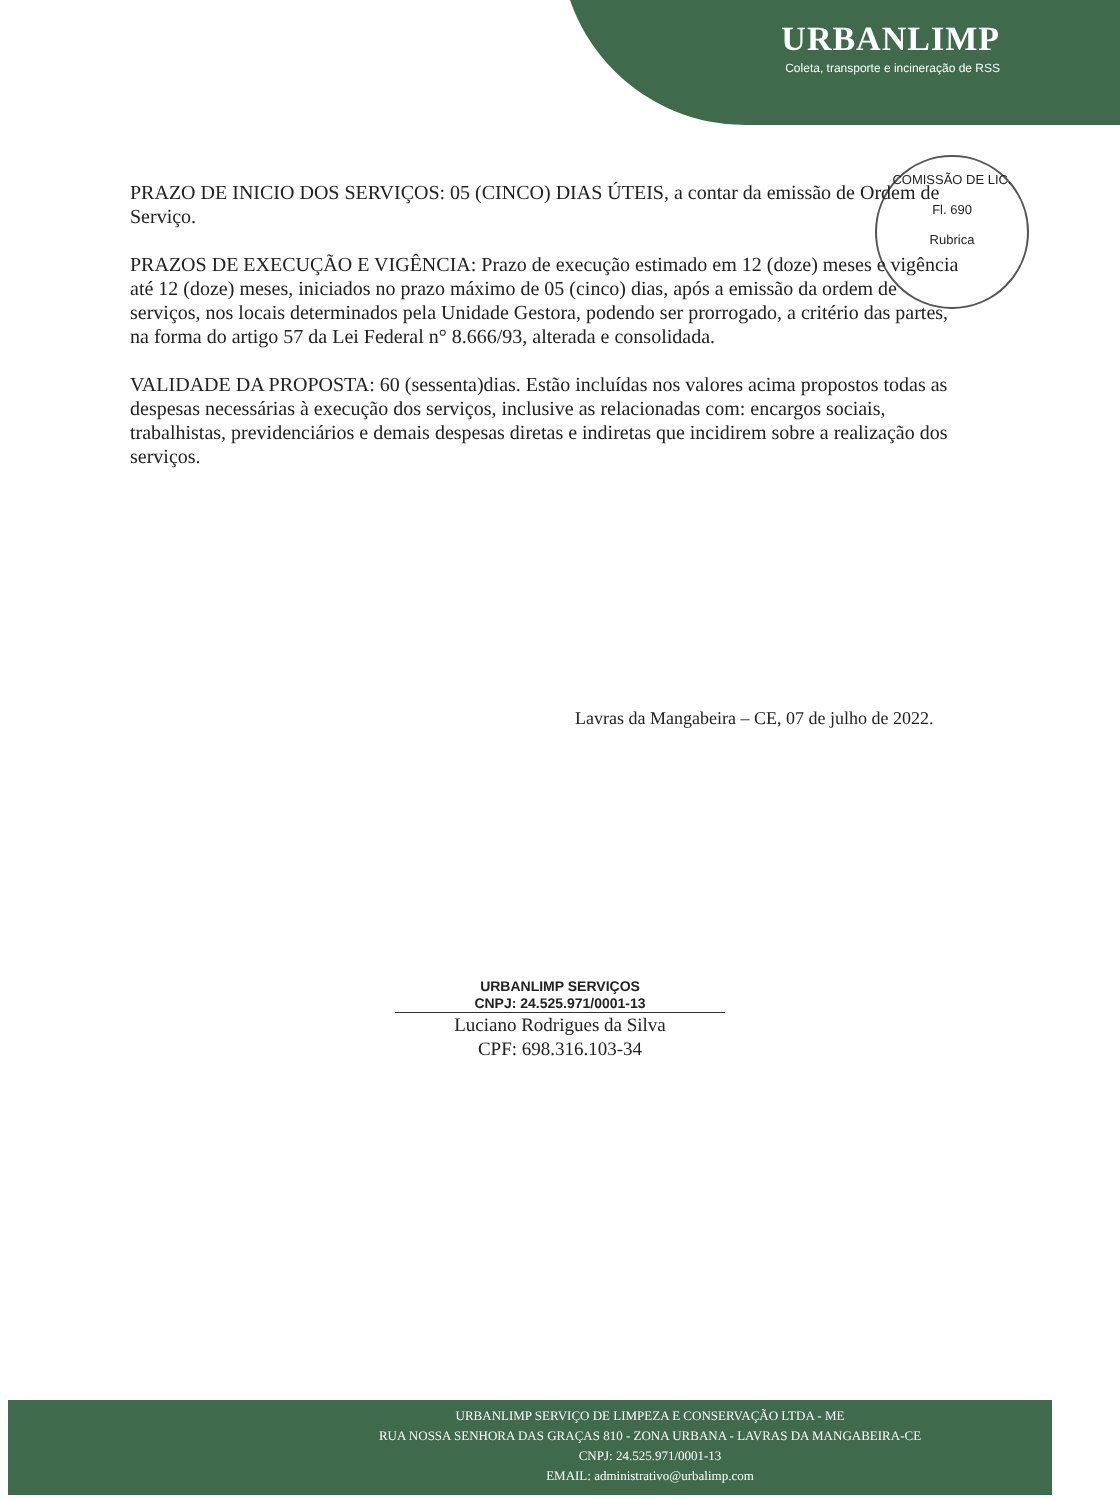URBANLIMP
Coleta, transporte e incineração de RSS
COMISSÃO DE LIC.
Fl. 690
Rubrica
PRAZO DE INICIO DOS SERVIÇOS: 05 (CINCO) DIAS ÚTEIS, a contar da emissão de Ordem de Serviço.
PRAZOS DE EXECUÇÃO E VIGÊNCIA: Prazo de execução estimado em 12 (doze) meses e vigência até 12 (doze) meses, iniciados no prazo máximo de 05 (cinco) dias, após a emissão da ordem de serviços, nos locais determinados pela Unidade Gestora, podendo ser prorrogado, a critério das partes, na forma do artigo 57 da Lei Federal n° 8.666/93, alterada e consolidada.
VALIDADE DA PROPOSTA: 60 (sessenta)dias. Estão incluídas nos valores acima propostos todas as despesas necessárias à execução dos serviços, inclusive as relacionadas com: encargos sociais, trabalhistas, previdenciários e demais despesas diretas e indiretas que incidirem sobre a realização dos serviços.
Lavras da Mangabeira – CE, 07 de julho de 2022.
URBANLIMP SERVIÇOS
CNPJ: 24.525.971/0001-13
Luciano Rodrigues da Silva
CPF: 698.316.103-34
URBANLIMP SERVIÇO DE LIMPEZA E CONSERVAÇÃO LTDA - ME
RUA NOSSA SENHORA DAS GRAÇAS 810 - ZONA URBANA - LAVRAS DA MANGABEIRA-CE
CNPJ: 24.525.971/0001-13
EMAIL: administrativo@urbalimp.com